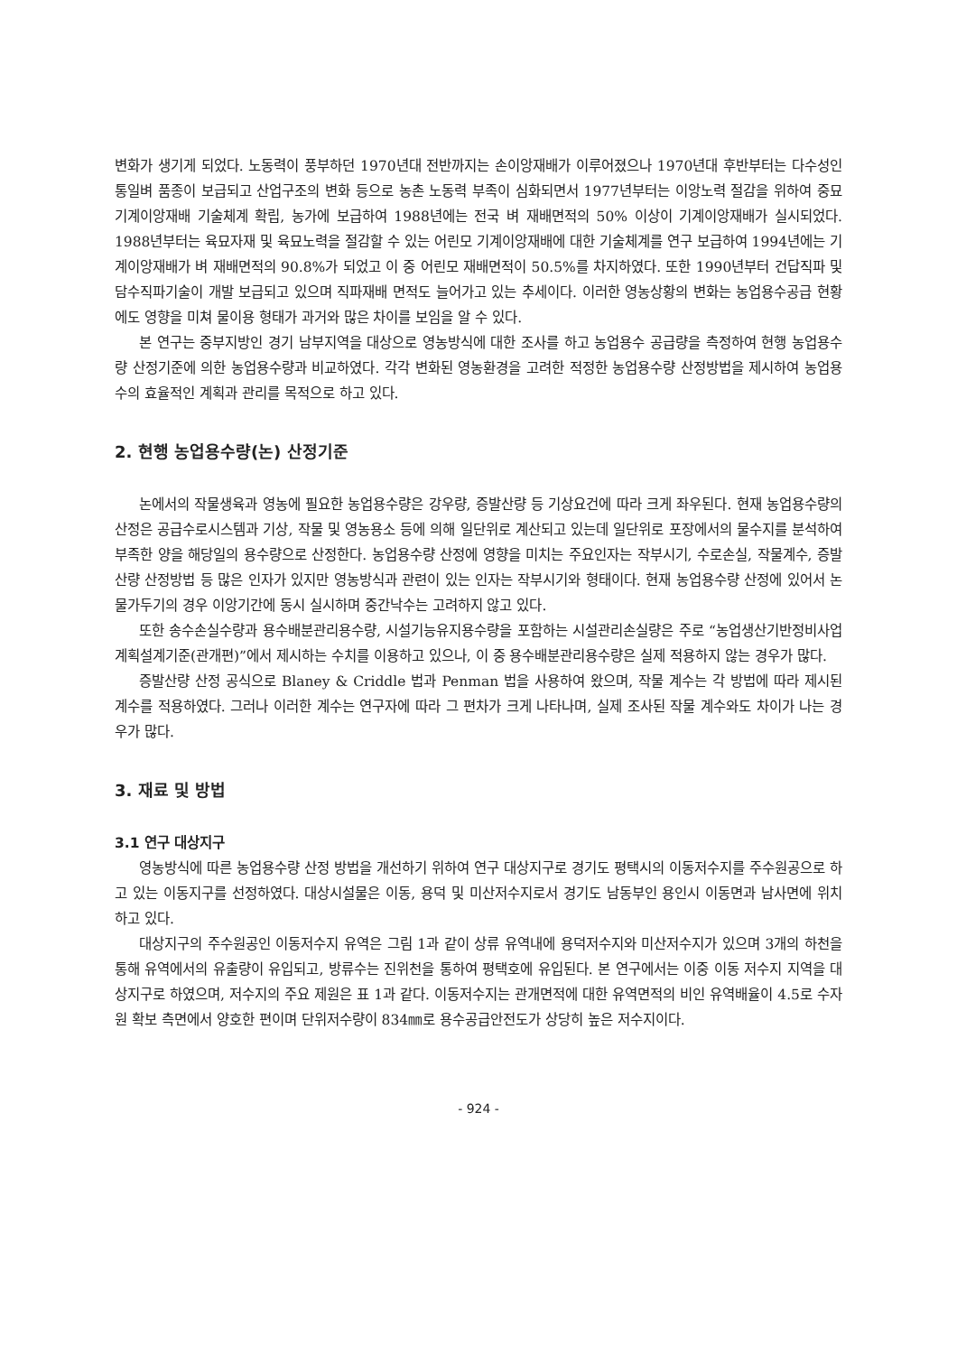변화가 생기게 되었다. 노동력이 풍부하던 1970년대 전반까지는 손이앙재배가 이루어졌으나 1970년대 후반부터는 다수성인 통일벼 품종이 보급되고 산업구조의 변화 등으로 농촌 노동력 부족이 심화되면서 1977년부터는 이앙노력 절감을 위하여 중묘 기계이앙재배 기술체계 확립, 농가에 보급하여 1988년에는 전국 벼 재배면적의 50% 이상이 기계이앙재배가 실시되었다. 1988년부터는 육묘자재 및 육묘노력을 절감할 수 있는 어린모 기계이앙재배에 대한 기술체계를 연구 보급하여 1994년에는 기계이앙재배가 벼 재배면적의 90.8%가 되었고 이 중 어린모 재배면적이 50.5%를 차지하였다. 또한 1990년부터 건답직파 및 담수직파기술이 개발 보급되고 있으며 직파재배 면적도 늘어가고 있는 추세이다. 이러한 영농상황의 변화는 농업용수공급 현황에도 영향을 미쳐 물이용 형태가 과거와 많은 차이를 보임을 알 수 있다.
본 연구는 중부지방인 경기 남부지역을 대상으로 영농방식에 대한 조사를 하고 농업용수 공급량을 측정하여 현행 농업용수량 산정기준에 의한 농업용수량과 비교하였다. 각각 변화된 영농환경을 고려한 적정한 농업용수량 산정방법을 제시하여 농업용수의 효율적인 계획과 관리를 목적으로 하고 있다.
2. 현행 농업용수량(논) 산정기준
논에서의 작물생육과 영농에 필요한 농업용수량은 강우량, 증발산량 등 기상요건에 따라 크게 좌우된다. 현재 농업용수량의 산정은 공급수로시스템과 기상, 작물 및 영농용소 등에 의해 일단위로 계산되고 있는데 일단위로 포장에서의 물수지를 분석하여 부족한 양을 해당일의 용수량으로 산정한다. 농업용수량 산정에 영향을 미치는 주요인자는 작부시기, 수로손실, 작물계수, 증발산량 산정방법 등 많은 인자가 있지만 영농방식과 관련이 있는 인자는 작부시기와 형태이다. 현재 농업용수량 산정에 있어서 논물가두기의 경우 이앙기간에 동시 실시하며 중간낙수는 고려하지 않고 있다.
또한 송수손실수량과 용수배분관리용수량, 시설기능유지용수량을 포함하는 시설관리손실량은 주로 “농업생산기반정비사업계획설계기준(관개편)”에서 제시하는 수치를 이용하고 있으나, 이 중 용수배분관리용수량은 실제 적용하지 않는 경우가 많다.
증발산량 산정 공식으로 Blaney & Criddle 법과 Penman 법을 사용하여 왔으며, 작물 계수는 각 방법에 따라 제시된 계수를 적용하였다. 그러나 이러한 계수는 연구자에 따라 그 편차가 크게 나타나며, 실제 조사된 작물 계수와도 차이가 나는 경우가 많다.
3. 재료 및 방법
3.1 연구 대상지구
영농방식에 따른 농업용수량 산정 방법을 개선하기 위하여 연구 대상지구로 경기도 평택시의 이동저수지를 주수원공으로 하고 있는 이동지구를 선정하였다. 대상시설물은 이동, 용덕 및 미산저수지로서 경기도 남동부인 용인시 이동면과 남사면에 위치하고 있다.
대상지구의 주수원공인 이동저수지 유역은 그림 1과 같이 상류 유역내에 용덕저수지와 미산저수지가 있으며 3개의 하천을 통해 유역에서의 유출량이 유입되고, 방류수는 진위천을 통하여 평택호에 유입된다. 본 연구에서는 이중 이동 저수지 지역을 대상지구로 하였으며, 저수지의 주요 제원은 표 1과 같다. 이동저수지는 관개면적에 대한 유역면적의 비인 유역배율이 4.5로 수자원 확보 측면에서 양호한 편이며 단위저수량이 834㎜로 용수공급안전도가 상당히 높은 저수지이다.
- 924 -